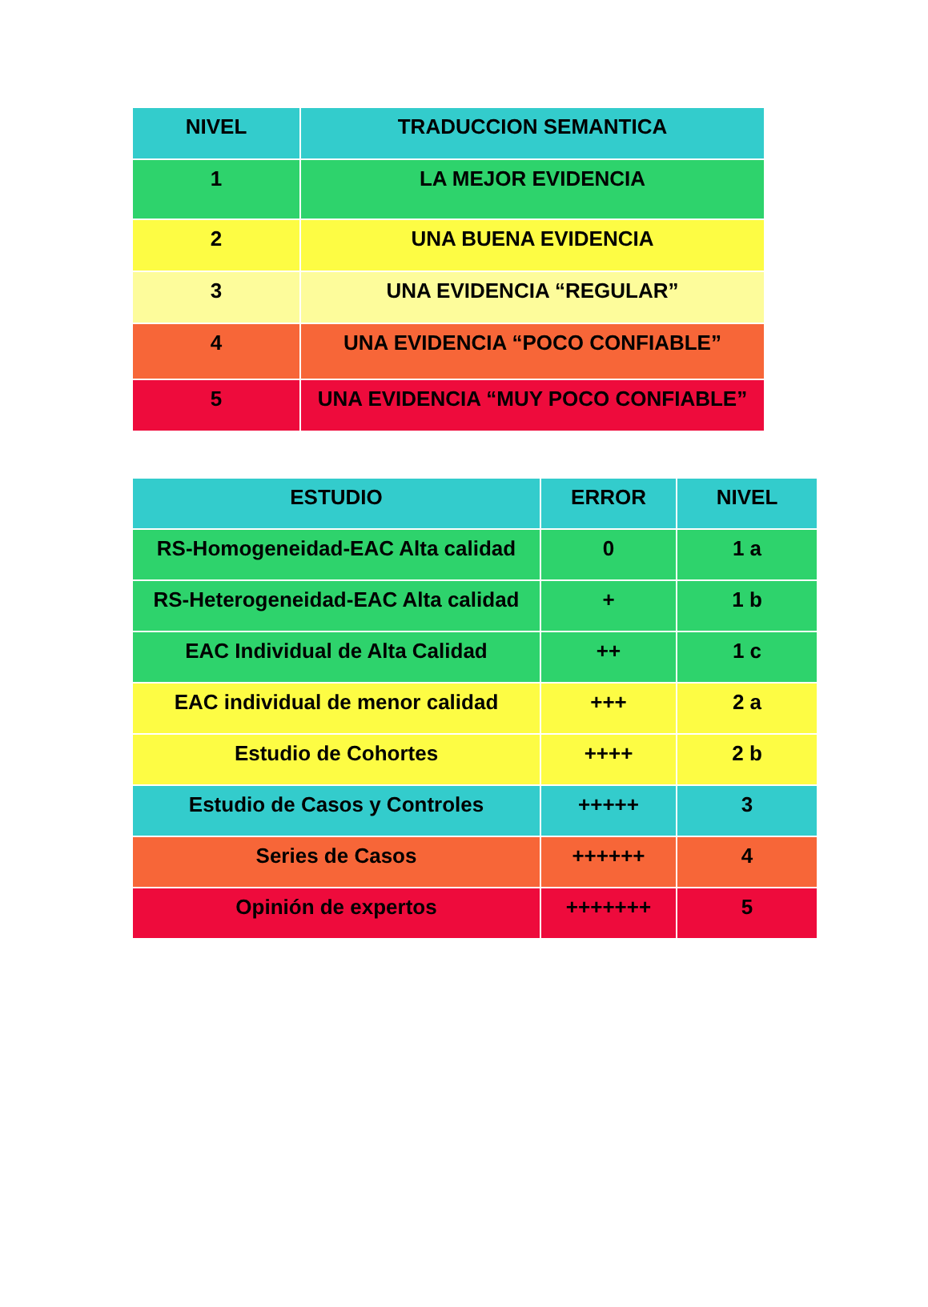| NIVEL | TRADUCCION SEMANTICA |
| --- | --- |
| 1 | LA MEJOR EVIDENCIA |
| 2 | UNA BUENA EVIDENCIA |
| 3 | UNA EVIDENCIA “REGULAR” |
| 4 | UNA EVIDENCIA “POCO CONFIABLE” |
| 5 | UNA EVIDENCIA “MUY POCO CONFIABLE” |
| ESTUDIO | ERROR | NIVEL |
| --- | --- | --- |
| RS-Homogeneidad-EAC Alta calidad | 0 | 1 a |
| RS-Heterogeneidad-EAC Alta calidad | + | 1 b |
| EAC Individual de Alta Calidad | ++ | 1 c |
| EAC individual de menor calidad | +++ | 2 a |
| Estudio de Cohortes | ++++ | 2 b |
| Estudio de Casos y Controles | +++++ | 3 |
| Series de Casos | ++++++ | 4 |
| Opinión de expertos | +++++++ | 5 |